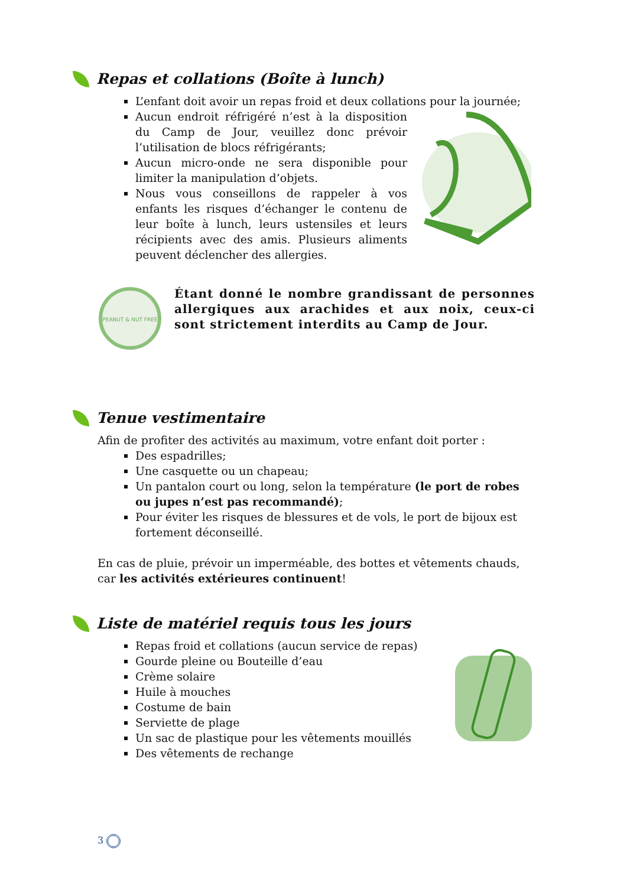Repas et collations (Boîte à lunch)
L’enfant doit avoir un repas froid et deux collations pour la journée;
Aucun endroit réfrigéré n’est à la disposition du Camp de Jour, veuillez donc prévoir l’utilisation de blocs réfrigérants;
Aucun micro-onde ne sera disponible pour limiter la manipulation d’objets.
Nous vous conseillons de rappeler à vos enfants les risques d’échanger le contenu de leur boîte à lunch, leurs ustensiles et leurs récipients avec des amis. Plusieurs aliments peuvent déclencher des allergies.
PEANUT & NUT FREE
Étant donné le nombre grandissant de personnes allergiques aux arachides et aux noix, ceux-ci sont strictement interdits au Camp de Jour.
Tenue vestimentaire
Afin de profiter des activités au maximum, votre enfant doit porter :
Des espadrilles;
Une casquette ou un chapeau;
Un pantalon court ou long, selon la température (le port de robes ou jupes n’est pas recommandé);
Pour éviter les risques de blessures et de vols, le port de bijoux est fortement déconseillé.
En cas de pluie, prévoir un imperméable, des bottes et vêtements chauds, car les activités extérieures continuent!
Liste de matériel requis tous les jours
Repas froid et collations (aucun service de repas)
Gourde pleine ou Bouteille d’eau
Crème solaire
Huile à mouches
Costume de bain
Serviette de plage
Un sac de plastique pour les vêtements mouillés
Des vêtements de rechange
3